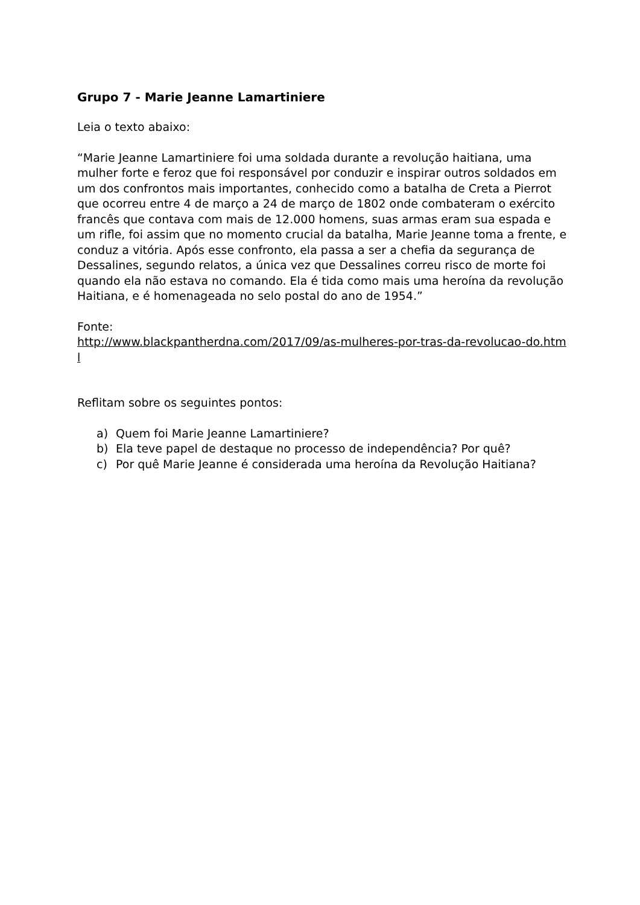Grupo 7 - Marie Jeanne Lamartiniere
Leia o texto abaixo:
“Marie Jeanne Lamartiniere foi uma soldada durante a revolução haitiana, uma mulher forte e feroz que foi responsável por conduzir e inspirar outros soldados em um dos confrontos mais importantes, conhecido como a batalha de Creta a Pierrot que ocorreu entre 4 de março a 24 de março de 1802 onde combateram o exército francês que contava com mais de 12.000 homens, suas armas eram sua espada e um rifle, foi assim que no momento crucial da batalha, Marie Jeanne toma a frente, e conduz a vitória. Após esse confronto, ela passa a ser a chefia da segurança de Dessalines, segundo relatos, a única vez que Dessalines correu risco de morte foi quando ela não estava no comando. Ela é tida como mais uma heroína da revolução Haitiana, e é homenageada no selo postal do ano de 1954.”
Fonte:
http://www.blackpantherdna.com/2017/09/as-mulheres-por-tras-da-revolucao-do.html
Reflitam sobre os seguintes pontos:
a) Quem foi Marie Jeanne Lamartiniere?
b) Ela teve papel de destaque no processo de independência? Por quê?
c) Por quê Marie Jeanne é considerada uma heroína da Revolução Haitiana?